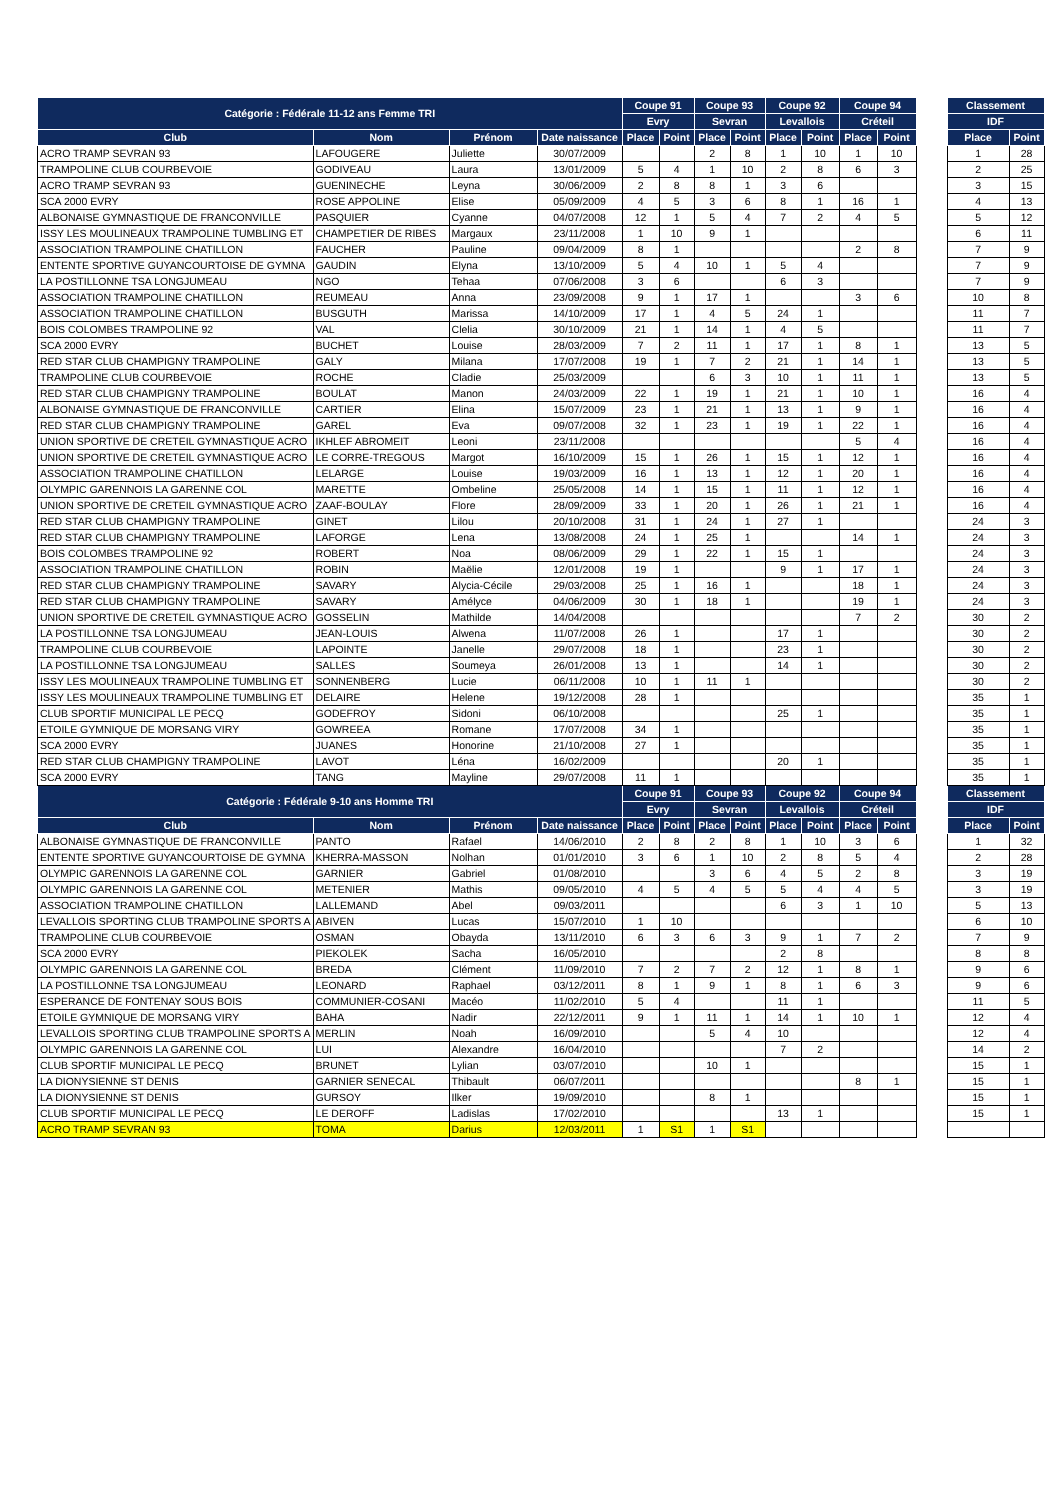| Catégorie : Fédérale 11-12 ans Femme TRI | | | | Coupe 91 | | Coupe 93 | | Coupe 92 | | Coupe 94 | | | Classement | |
| --- | --- | --- | --- | --- | --- | --- | --- | --- | --- | --- | --- | --- | --- | --- |
| | | | | Evry | | Sevran | | Levallois | | Créteil | | | IDF | |
| Club | Nom | Prénom | Date naissance | Place | Point | Place | Point | Place | Point | Place | Point | | Place | Point |
| ACRO TRAMP SEVRAN 93 | LAFOUGERE | Juliette | 30/07/2009 | | | 2 | 8 | 1 | 10 | 1 | 10 | | 1 | 28 |
| TRAMPOLINE CLUB COURBEVOIE | GODIVEAU | Laura | 13/01/2009 | 5 | 4 | 1 | 10 | 2 | 8 | 6 | 3 | | 2 | 25 |
| ACRO TRAMP SEVRAN 93 | GUENINECHE | Leyna | 30/06/2009 | 2 | 8 | 8 | 1 | 3 | 6 | | | | 3 | 15 |
| SCA 2000 EVRY | ROSE APPOLINE | Elise | 05/09/2009 | 4 | 5 | 3 | 6 | 8 | 1 | 16 | 1 | | 4 | 13 |
| ALBONAISE GYMNASTIQUE DE FRANCONVILLE | PASQUIER | Cyanne | 04/07/2008 | 12 | 1 | 5 | 4 | 7 | 2 | 4 | 5 | | 5 | 12 |
| ISSY LES MOULINEAUX TRAMPOLINE TUMBLING ET | CHAMPETIER DE RIBES | Margaux | 23/11/2008 | 1 | 10 | 9 | 1 | | | | | | 6 | 11 |
| ASSOCIATION TRAMPOLINE CHATILLON | FAUCHER | Pauline | 09/04/2009 | 8 | 1 | | | | | 2 | 8 | | 7 | 9 |
| ENTENTE SPORTIVE GUYANCOURTOISE DE GYMNA | GAUDIN | Elyna | 13/10/2009 | 5 | 4 | 10 | 1 | 5 | 4 | | | | 7 | 9 |
| LA POSTILLONNE TSA LONGJUMEAU | NGO | Tehaa | 07/06/2008 | 3 | 6 | | | 6 | 3 | | | | 7 | 9 |
| ASSOCIATION TRAMPOLINE CHATILLON | REUMEAU | Anna | 23/09/2008 | 9 | 1 | 17 | 1 | | | 3 | 6 | | 10 | 8 |
| ASSOCIATION TRAMPOLINE CHATILLON | BUSGUTH | Marissa | 14/10/2009 | 17 | 1 | 4 | 5 | 24 | 1 | | | | 11 | 7 |
| BOIS COLOMBES TRAMPOLINE 92 | VAL | Clelia | 30/10/2009 | 21 | 1 | 14 | 1 | 4 | 5 | | | | 11 | 7 |
| SCA 2000 EVRY | BUCHET | Louise | 28/03/2009 | 7 | 2 | 11 | 1 | 17 | 1 | 8 | 1 | | 13 | 5 |
| RED STAR CLUB CHAMPIGNY TRAMPOLINE | GALY | Milana | 17/07/2008 | 19 | 1 | 7 | 2 | 21 | 1 | 14 | 1 | | 13 | 5 |
| TRAMPOLINE CLUB COURBEVOIE | ROCHE | Cladie | 25/03/2009 | | | 6 | 3 | 10 | 1 | 11 | 1 | | 13 | 5 |
| RED STAR CLUB CHAMPIGNY TRAMPOLINE | BOULAT | Manon | 24/03/2009 | 22 | 1 | 19 | 1 | 21 | 1 | 10 | 1 | | 16 | 4 |
| ALBONAISE GYMNASTIQUE DE FRANCONVILLE | CARTIER | Elina | 15/07/2009 | 23 | 1 | 21 | 1 | 13 | 1 | 9 | 1 | | 16 | 4 |
| RED STAR CLUB CHAMPIGNY TRAMPOLINE | GAREL | Eva | 09/07/2008 | 32 | 1 | 23 | 1 | 19 | 1 | 22 | 1 | | 16 | 4 |
| UNION SPORTIVE DE CRETEIL GYMNASTIQUE ACRO | IKHLEF ABROMEIT | Leoni | 23/11/2008 | | | | | | | 5 | 4 | | 16 | 4 |
| UNION SPORTIVE DE CRETEIL GYMNASTIQUE ACRO | LE CORRE-TREGOUS | Margot | 16/10/2009 | 15 | 1 | 26 | 1 | 15 | 1 | 12 | 1 | | 16 | 4 |
| ASSOCIATION TRAMPOLINE CHATILLON | LELARGE | Louise | 19/03/2009 | 16 | 1 | 13 | 1 | 12 | 1 | 20 | 1 | | 16 | 4 |
| OLYMPIC GARENNOIS LA GARENNE COL | MARETTE | Ombeline | 25/05/2008 | 14 | 1 | 15 | 1 | 11 | 1 | 12 | 1 | | 16 | 4 |
| UNION SPORTIVE DE CRETEIL GYMNASTIQUE ACRO | ZAAF-BOULAY | Flore | 28/09/2009 | 33 | 1 | 20 | 1 | 26 | 1 | 21 | 1 | | 16 | 4 |
| RED STAR CLUB CHAMPIGNY TRAMPOLINE | GINET | Lilou | 20/10/2008 | 31 | 1 | 24 | 1 | 27 | 1 | | | | 24 | 3 |
| RED STAR CLUB CHAMPIGNY TRAMPOLINE | LAFORGE | Lena | 13/08/2008 | 24 | 1 | 25 | 1 | | | 14 | 1 | | 24 | 3 |
| BOIS COLOMBES TRAMPOLINE 92 | ROBERT | Noa | 08/06/2009 | 29 | 1 | 22 | 1 | 15 | 1 | | | | 24 | 3 |
| ASSOCIATION TRAMPOLINE CHATILLON | ROBIN | Maëlie | 12/01/2008 | 19 | 1 | | | 9 | 1 | 17 | 1 | | 24 | 3 |
| RED STAR CLUB CHAMPIGNY TRAMPOLINE | SAVARY | Alycia-Cécile | 29/03/2008 | 25 | 1 | 16 | 1 | | | 18 | 1 | | 24 | 3 |
| RED STAR CLUB CHAMPIGNY TRAMPOLINE | SAVARY | Amélyce | 04/06/2009 | 30 | 1 | 18 | 1 | | | 19 | 1 | | 24 | 3 |
| UNION SPORTIVE DE CRETEIL GYMNASTIQUE ACRO | GOSSELIN | Mathilde | 14/04/2008 | | | | | | | 7 | 2 | | 30 | 2 |
| LA POSTILLONNE TSA LONGJUMEAU | JEAN-LOUIS | Alwena | 11/07/2008 | 26 | 1 | | | 17 | 1 | | | | 30 | 2 |
| TRAMPOLINE CLUB COURBEVOIE | LAPOINTE | Janelle | 29/07/2008 | 18 | 1 | | | 23 | 1 | | | | 30 | 2 |
| LA POSTILLONNE TSA LONGJUMEAU | SALLES | Soumeya | 26/01/2008 | 13 | 1 | | | 14 | 1 | | | | 30 | 2 |
| ISSY LES MOULINEAUX TRAMPOLINE TUMBLING ET | SONNENBERG | Lucie | 06/11/2008 | 10 | 1 | 11 | 1 | | | | | | 30 | 2 |
| ISSY LES MOULINEAUX TRAMPOLINE TUMBLING ET | DELAIRE | Helene | 19/12/2008 | 28 | 1 | | | | | | | | 35 | 1 |
| CLUB SPORTIF MUNICIPAL LE PECQ | GODEFROY | Sidoni | 06/10/2008 | | | | | 25 | 1 | | | | 35 | 1 |
| ETOILE GYMNIQUE DE MORSANG VIRY | GOWREEA | Romane | 17/07/2008 | 34 | 1 | | | | | | | | 35 | 1 |
| SCA 2000 EVRY | JUANES | Honorine | 21/10/2008 | 27 | 1 | | | | | | | | 35 | 1 |
| RED STAR CLUB CHAMPIGNY TRAMPOLINE | LAVOT | Léna | 16/02/2009 | | | | | 20 | 1 | | | | 35 | 1 |
| SCA 2000 EVRY | TANG | Mayline | 29/07/2008 | 11 | 1 | | | | | | | | 35 | 1 |
| Catégorie : Fédérale 9-10 ans Homme TRI | | | | Coupe 91 | | Coupe 93 | | Coupe 92 | | Coupe 94 | | | Classement | |
| | | | | Evry | | Sevran | | Levallois | | Créteil | | | IDF | |
| Club | Nom | Prénom | Date naissance | Place | Point | Place | Point | Place | Point | Place | Point | | Place | Point |
| ALBONAISE GYMNASTIQUE DE FRANCONVILLE | PANTO | Rafael | 14/06/2010 | 2 | 8 | 2 | 8 | 1 | 10 | 3 | 6 | | 1 | 32 |
| ENTENTE SPORTIVE GUYANCOURTOISE DE GYMNA | KHERRA-MASSON | Nolhan | 01/01/2010 | 3 | 6 | 1 | 10 | 2 | 8 | 5 | 4 | | 2 | 28 |
| OLYMPIC GARENNOIS LA GARENNE COL | GARNIER | Gabriel | 01/08/2010 | | | 3 | 6 | 4 | 5 | 2 | 8 | | 3 | 19 |
| OLYMPIC GARENNOIS LA GARENNE COL | METENIER | Mathis | 09/05/2010 | 4 | 5 | 4 | 5 | 5 | 4 | 4 | 5 | | 3 | 19 |
| ASSOCIATION TRAMPOLINE CHATILLON | LALLEMAND | Abel | 09/03/2011 | | | | | 6 | 3 | 1 | 10 | | 5 | 13 |
| LEVALLOIS SPORTING CLUB TRAMPOLINE SPORTS A | ABIVEN | Lucas | 15/07/2010 | 1 | 10 | | | | | | | | 6 | 10 |
| TRAMPOLINE CLUB COURBEVOIE | OSMAN | Obayda | 13/11/2010 | 6 | 3 | 6 | 3 | 9 | 1 | 7 | 2 | | 7 | 9 |
| SCA 2000 EVRY | PIEKOLEK | Sacha | 16/05/2010 | | | | | 2 | 8 | | | | 8 | 8 |
| OLYMPIC GARENNOIS LA GARENNE COL | BREDA | Clément | 11/09/2010 | 7 | 2 | 7 | 2 | 12 | 1 | 8 | 1 | | 9 | 6 |
| LA POSTILLONNE TSA LONGJUMEAU | LEONARD | Raphael | 03/12/2011 | 8 | 1 | 9 | 1 | 8 | 1 | 6 | 3 | | 9 | 6 |
| ESPERANCE DE FONTENAY SOUS BOIS | COMMUNIER-COSANI | Macéo | 11/02/2010 | 5 | 4 | | | 11 | 1 | | | | 11 | 5 |
| ETOILE GYMNIQUE DE MORSANG VIRY | BAHA | Nadir | 22/12/2011 | 9 | 1 | 11 | 1 | 14 | 1 | 10 | 1 | | 12 | 4 |
| LEVALLOIS SPORTING CLUB TRAMPOLINE SPORTS A | MERLIN | Noah | 16/09/2010 | | | 5 | 4 | 10 | | | | | 12 | 4 |
| OLYMPIC GARENNOIS LA GARENNE COL | LUI | Alexandre | 16/04/2010 | | | | | 7 | 2 | | | | 14 | 2 |
| CLUB SPORTIF MUNICIPAL LE PECQ | BRUNET | Lylian | 03/07/2010 | | | 10 | 1 | | | | | | 15 | 1 |
| LA DIONYSIENNE ST DENIS | GARNIER SENECAL | Thibault | 06/07/2011 | | | | | | | 8 | 1 | | 15 | 1 |
| LA DIONYSIENNE ST DENIS | GURSOY | Ilker | 19/09/2010 | | | 8 | 1 | | | | | | 15 | 1 |
| CLUB SPORTIF MUNICIPAL LE PECQ | LE DEROFF | Ladislas | 17/02/2010 | | | | | 13 | 1 | | | | 15 | 1 |
| ACRO TRAMP SEVRAN 93 | TOMA | Darius | 12/03/2011 | 1 | S1 | 1 | S1 | | | | | | | |